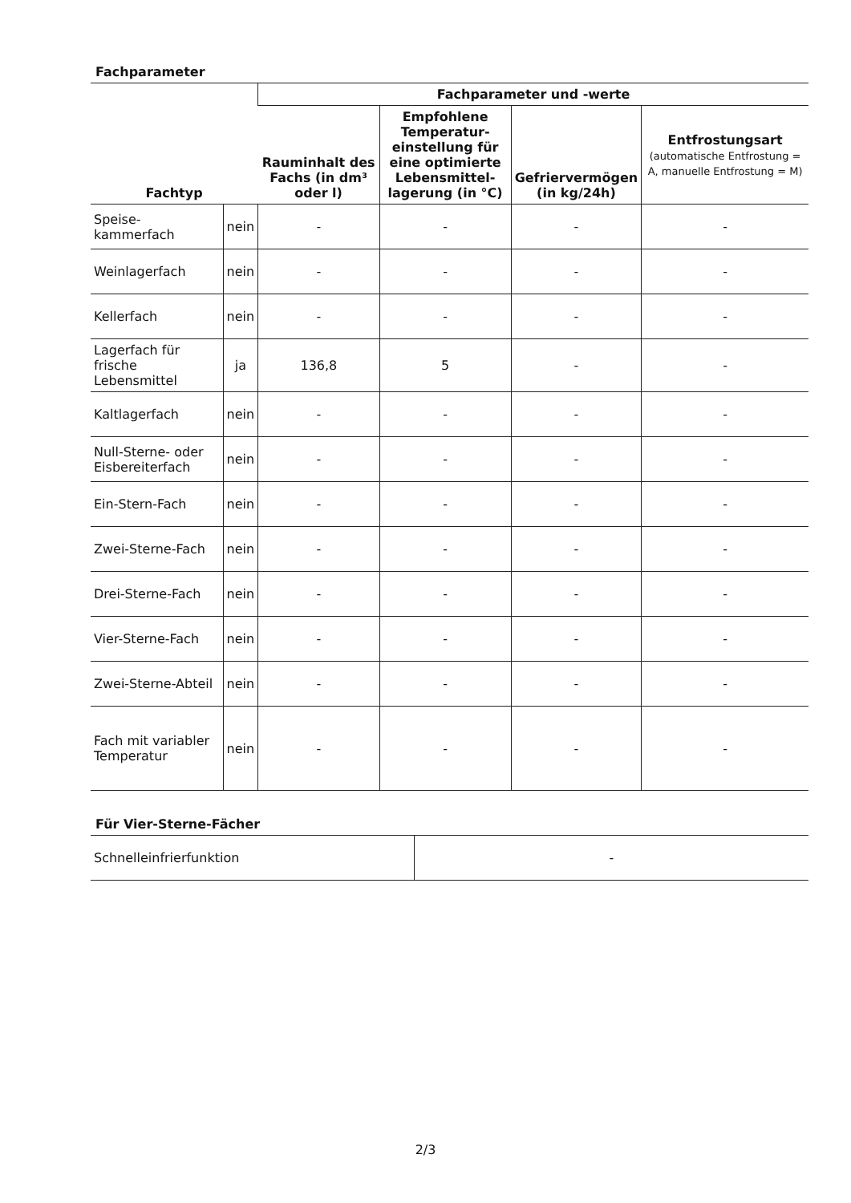Fachparameter
| Fachtyp | | Fachparameter und -werte | | | |
| --- | --- | --- | --- | --- | --- |
| | | Rauminhalt des Fachs (in dm³ oder l) | Empfohlene Temperatur-einstellung für eine optimierte Lebensmittel-lagerung (in °C) | Gefriervermögen (in kg/24h) | Entfrostungsart (automatische Entfrostung = A, manuelle Entfrostung = M) |
| Speise-kammerfach | nein | - | - | - | - |
| Weinlagerfach | nein | - | - | - | - |
| Kellerfach | nein | - | - | - | - |
| Lagerfach für frische Lebensmittel | ja | 136,8 | 5 | - | - |
| Kaltlagerfach | nein | - | - | - | - |
| Null-Sterne- oder Eisbereiterfach | nein | - | - | - | - |
| Ein-Stern-Fach | nein | - | - | - | - |
| Zwei-Sterne-Fach | nein | - | - | - | - |
| Drei-Sterne-Fach | nein | - | - | - | - |
| Vier-Sterne-Fach | nein | - | - | - | - |
| Zwei-Sterne-Abteil | nein | - | - | - | - |
| Fach mit variabler Temperatur | nein | - | - | - | - |
Für Vier-Sterne-Fächer
| Schnelleinfrierfunktion | - |
2/3